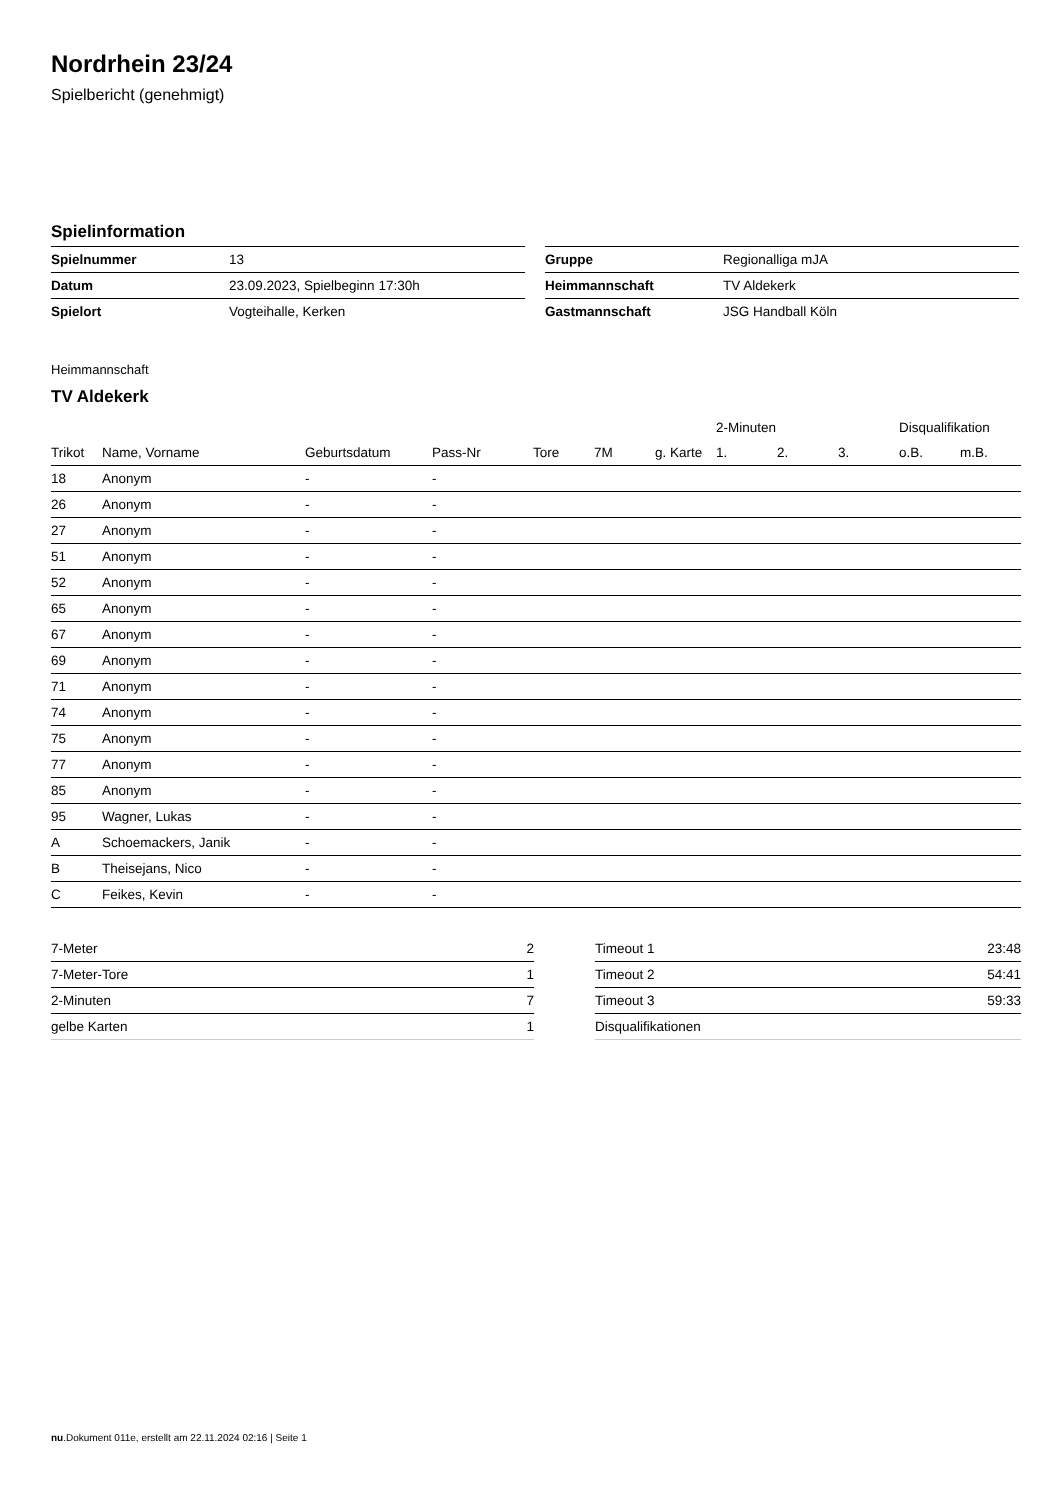Nordrhein 23/24
Spielbericht (genehmigt)
Spielinformation
| Spielnummer | 13 |
| Datum | 23.09.2023, Spielbeginn 17:30h |
| Spielort | Vogteihalle, Kerken |
| Gruppe | Regionalliga mJA |
| Heimmannschaft | TV Aldekerk |
| Gastmannschaft | JSG Handball Köln |
Heimmannschaft
TV Aldekerk
| | | | | | | | 2-Minuten | | | Disqualifikation | |
| --- | --- | --- | --- | --- | --- | --- | --- | --- | --- | --- | --- |
| Trikot | Name, Vorname | Geburtsdatum | Pass-Nr | Tore | 7M | g. Karte | 1. | 2. | 3. | o.B. | m.B. |
| 18 | Anonym | - | - | | | | | | | | |
| 26 | Anonym | - | - | | | | | | | | |
| 27 | Anonym | - | - | | | | | | | | |
| 51 | Anonym | - | - | | | | | | | | |
| 52 | Anonym | - | - | | | | | | | | |
| 65 | Anonym | - | - | | | | | | | | |
| 67 | Anonym | - | - | | | | | | | | |
| 69 | Anonym | - | - | | | | | | | | |
| 71 | Anonym | - | - | | | | | | | | |
| 74 | Anonym | - | - | | | | | | | | |
| 75 | Anonym | - | - | | | | | | | | |
| 77 | Anonym | - | - | | | | | | | | |
| 85 | Anonym | - | - | | | | | | | | |
| 95 | Wagner, Lukas | - | - | | | | | | | | |
| A | Schoemackers, Janik | - | - | | | | | | | | |
| B | Theisejans, Nico | - | - | | | | | | | | |
| C | Feikes, Kevin | - | - | | | | | | | | |
| 7-Meter | 2 |
| 7-Meter-Tore | 1 |
| 2-Minuten | 7 |
| gelbe Karten | 1 |
| Timeout 1 | 23:48 |
| Timeout 2 | 54:41 |
| Timeout 3 | 59:33 |
| Disqualifikationen | |
nu.Dokument 011e, erstellt am 22.11.2024 02:16 | Seite 1